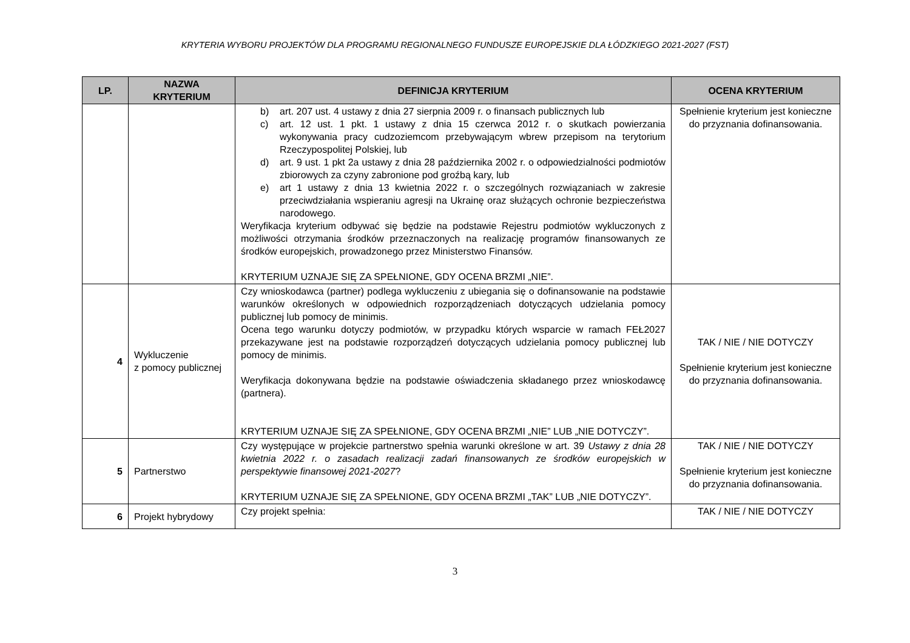KRYTERIA WYBORU PROJEKTÓW DLA PROGRAMU REGIONALNEGO FUNDUSZE EUROPEJSKIE DLA ŁÓDZKIEGO 2021-2027 (FST)
| LP. | NAZWA KRYTERIUM | DEFINICJA KRYTERIUM | OCENA KRYTERIUM |
| --- | --- | --- | --- |
| | | b) art. 207 ust. 4 ustawy z dnia 27 sierpnia 2009 r. o finansach publicznych lub c) art. 12 ust. 1 pkt. 1 ustawy z dnia 15 czerwca 2012 r. o skutkach powierzania wykonywania pracy cudzoziemcom przebywającym wbrew przepisom na terytorium Rzeczypospolitej Polskiej, lub d) art. 9 ust. 1 pkt 2a ustawy z dnia 28 października 2002 r. o odpowiedzialności podmiotów zbiorowych za czyny zabronione pod groźbą kary, lub e) art 1 ustawy z dnia 13 kwietnia 2022 r. o szczególnych rozwiązaniach w zakresie przeciwdziałania wspieraniu agresji na Ukrainę oraz służących ochronie bezpieczeństwa narodowego. Weryfikacja kryterium odbywać się będzie na podstawie Rejestru podmiotów wykluczonych z możliwości otrzymania środków przeznaczonych na realizację programów finansowanych ze środków europejskich, prowadzonego przez Ministerstwo Finansów. KRYTERIUM UZNAJE SIĘ ZA SPEŁNIONE, GDY OCENA BRZMI „NIE”. | Spełnienie kryterium jest konieczne do przyznania dofinansowania. |
| 4 | Wykluczenie z pomocy publicznej | Czy wnioskodawca (partner) podlega wykluczeniu z ubiegania się o dofinansowanie na podstawie warunków określonych w odpowiednich rozporządzeniach dotyczących udzielania pomocy publicznej lub pomocy de minimis. Ocena tego warunku dotyczy podmiotów, w przypadku których wsparcie w ramach FEŁ2027 przekazywane jest na podstawie rozporządzeń dotyczących udzielania pomocy publicznej lub pomocy de minimis. Weryfikacja dokonywana będzie na podstawie oświadczenia składanego przez wnioskodawcę (partnera). KRYTERIUM UZNAJE SIĘ ZA SPEŁNIONE, GDY OCENA BRZMI „NIE” LUB „NIE DOTYCZY”. | TAK / NIE / NIE DOTYCZY Spełnienie kryterium jest konieczne do przyznania dofinansowania. |
| 5 | Partnerstwo | Czy występujące w projekcie partnerstwo spełnia warunki określone w art. 39 Ustawy z dnia 28 kwietnia 2022 r. o zasadach realizacji zadań finansowanych ze środków europejskich w perspektywie finansowej 2021-2027 ? KRYTERIUM UZNAJE SIĘ ZA SPEŁNIONE, GDY OCENA BRZMI „TAK” LUB „NIE DOTYCZY”. | TAK / NIE / NIE DOTYCZY Spełnienie kryterium jest konieczne do przyznania dofinansowania. |
| 6 | Projekt hybrydowy | Czy projekt spełnia: | TAK / NIE / NIE DOTYCZY |
3